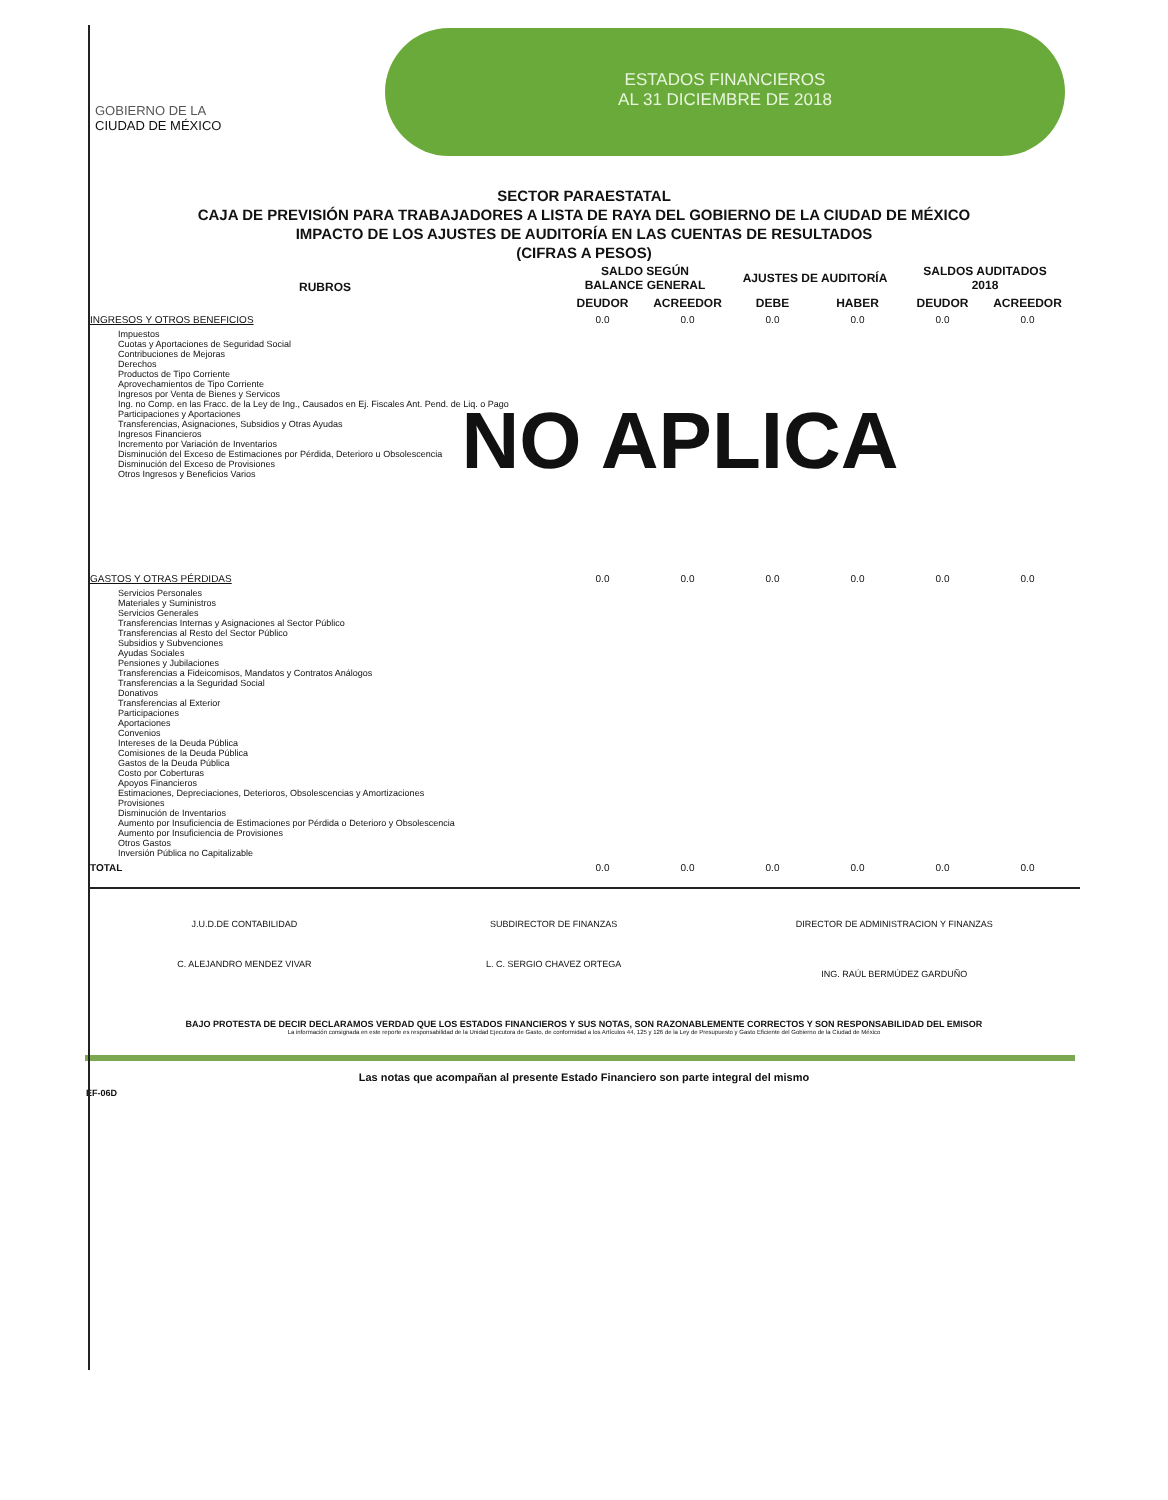GOBIERNO DE LA
CIUDAD DE MÉXICO
ESTADOS FINANCIEROS
AL 31 DICIEMBRE DE 2018
SECTOR PARAESTATAL
CAJA DE PREVISIÓN PARA TRABAJADORES A LISTA DE RAYA DEL GOBIERNO DE LA CIUDAD DE MÉXICO
IMPACTO DE LOS AJUSTES DE AUDITORÍA EN LAS CUENTAS DE RESULTADOS
(CIFRAS A PESOS)
| RUBROS | SALDO SEGÚN BALANCE GENERAL | | AJUSTES DE AUDITORÍA | | SALDOS AUDITADOS 2018 | |
| --- | --- | --- | --- | --- | --- | --- |
| | DEUDOR | ACREEDOR | DEBE | HABER | DEUDOR | ACREEDOR |
| INGRESOS Y OTROS BENEFICIOS | 0.0 | 0.0 | 0.0 | 0.0 | 0.0 | 0.0 |
| Impuestos Cuotas y Aportaciones de Seguridad Social Contribuciones de Mejoras Derechos Productos de Tipo Corriente Aprovechamientos de Tipo Corriente Ingresos por Venta de Bienes y Servicos Ing. no Comp. en las Fracc. de la Ley de Ing., Causados en Ej. Fiscales Ant. Pend. de Liq. o Pago Participaciones y Aportaciones Transferencias, Asignaciones, Subsidios y Otras Ayudas Ingresos Financieros Incremento por Variación de Inventarios Disminución del Exceso de Estimaciones por Pérdida, Deterioro u Obsolescencia Disminución del Exceso de Provisiones Otros Ingresos y Beneficios Varios | | | | | | |
| GASTOS Y OTRAS PÉRDIDAS | 0.0 | 0.0 | 0.0 | 0.0 | 0.0 | 0.0 |
| Servicios Personales Materiales y Suministros Servicios Generales Transferencias Internas y Asignaciones al Sector Público Transferencias al Resto del Sector Público Subsidios y Subvenciones Ayudas Sociales Pensiones y Jubilaciones Transferencias a Fideicomisos, Mandatos y Contratos Análogos Transferencias a la Seguridad Social Donativos Transferencias al Exterior Participaciones Aportaciones Convenios Intereses de la Deuda Pública Comisiones de la Deuda Pública Gastos de la Deuda Pública Costo por Coberturas Apoyos Financieros Estimaciones, Depreciaciones, Deterioros, Obsolescencias y Amortizaciones Provisiones Disminución de Inventarios Aumento por Insuficiencia de Estimaciones por Pérdida o Deterioro y Obsolescencia Aumento por Insuficiencia de Provisiones Otros Gastos Inversión Pública no Capitalizable | | | | | | |
| TOTAL | 0.0 | 0.0 | 0.0 | 0.0 | 0.0 | 0.0 |
NO APLICA
J.U.D.DE CONTABILIDAD
C. ALEJANDRO MENDEZ VIVAR
SUBDIRECTOR DE FINANZAS
L. C. SERGIO CHAVEZ ORTEGA
DIRECTOR DE ADMINISTRACION Y FINANZAS
ING. RAÚL BERMÚDEZ GARDUÑO
BAJO PROTESTA DE DECIR DECLARAMOS VERDAD QUE LOS ESTADOS FINANCIEROS Y SUS NOTAS, SON RAZONABLEMENTE CORRECTOS Y SON RESPONSABILIDAD DEL EMISOR
La información consignada en este reporte es responsabilidad de la Unidad Ejecutora de Gasto, de conformidad a los Artículos 44, 125 y 126 de la Ley de Presupuesto y Gasto Eficiente del Gobierno de la Ciudad de México
Las notas que acompañan al presente Estado Financiero son parte integral del mismo
EF-06D